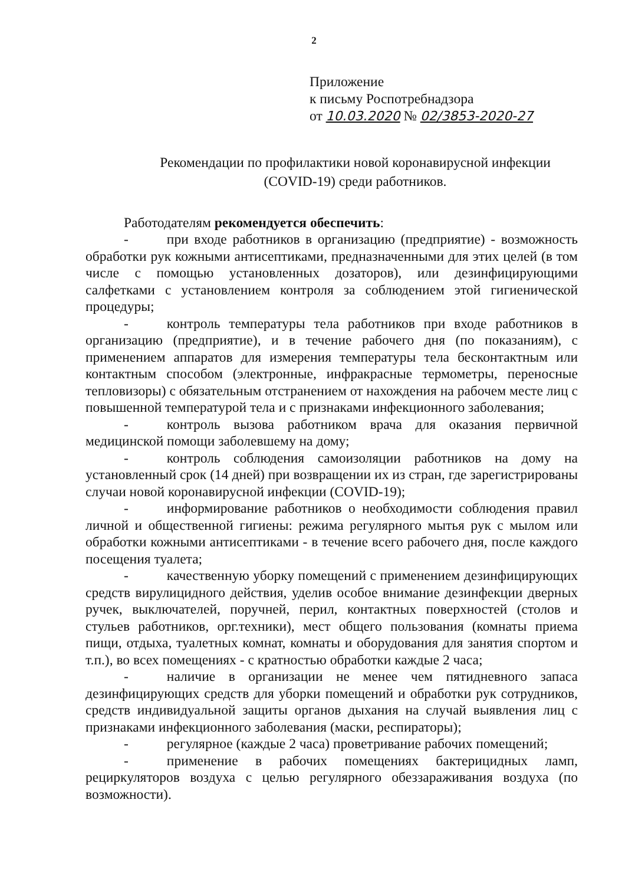2
Приложение
к письму Роспотребнадзора
от 10.03.2020 № 02/3853-2020-27
Рекомендации по профилактики новой коронавирусной инфекции
(COVID-19) среди работников.
Работодателям рекомендуется обеспечить:
- при входе работников в организацию (предприятие) - возможность обработки рук кожными антисептиками, предназначенными для этих целей (в том числе с помощью установленных дозаторов), или дезинфицирующими салфетками с установлением контроля за соблюдением этой гигиенической процедуры;
- контроль температуры тела работников при входе работников в организацию (предприятие), и в течение рабочего дня (по показаниям), с применением аппаратов для измерения температуры тела бесконтактным или контактным способом (электронные, инфракрасные термометры, переносные тепловизоры) с обязательным отстранением от нахождения на рабочем месте лиц с повышенной температурой тела и с признаками инфекционного заболевания;
- контроль вызова работником врача для оказания первичной медицинской помощи заболевшему на дому;
- контроль соблюдения самоизоляции работников на дому на установленный срок (14 дней) при возвращении их из стран, где зарегистрированы случаи новой коронавирусной инфекции (COVID-19);
- информирование работников о необходимости соблюдения правил личной и общественной гигиены: режима регулярного мытья рук с мылом или обработки кожными антисептиками - в течение всего рабочего дня, после каждого посещения туалета;
- качественную уборку помещений с применением дезинфицирующих средств вирулицидного действия, уделив особое внимание дезинфекции дверных ручек, выключателей, поручней, перил, контактных поверхностей (столов и стульев работников, орг.техники), мест общего пользования (комнаты приема пищи, отдыха, туалетных комнат, комнаты и оборудования для занятия спортом и т.п.), во всех помещениях - с кратностью обработки каждые 2 часа;
- наличие в организации не менее чем пятидневного запаса дезинфицирующих средств для уборки помещений и обработки рук сотрудников, средств индивидуальной защиты органов дыхания на случай выявления лиц с признаками инфекционного заболевания (маски, респираторы);
- регулярное (каждые 2 часа) проветривание рабочих помещений;
- применение в рабочих помещениях бактерицидных ламп, рециркуляторов воздуха с целью регулярного обеззараживания воздуха (по возможности).